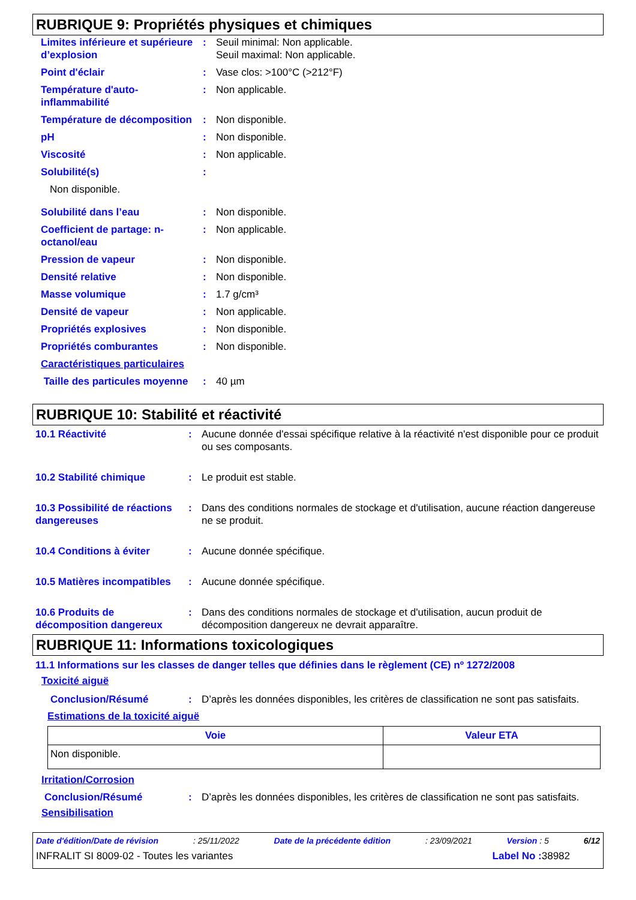RUBRIQUE 9: Propriétés physiques et chimiques
| Limites inférieure et supérieure d’explosion | : | Seuil minimal: Non applicable. Seuil maximal: Non applicable. |
| Point d'éclair | : | Vase clos: >100°C (>212°F) |
| Température d'auto-inflammabilité | : | Non applicable. |
| Température de décomposition | : | Non disponible. |
| pH | : | Non disponible. |
| Viscosité | : | Non applicable. |
| Solubilité(s) | : | |
| Non disponible. | | |
| Solubilité dans l’eau | : | Non disponible. |
| Coefficient de partage: n-octanol/eau | : | Non applicable. |
| Pression de vapeur | : | Non disponible. |
| Densité relative | : | Non disponible. |
| Masse volumique | : | 1.7 g/cm³ |
| Densité de vapeur | : | Non applicable. |
| Propriétés explosives | : | Non disponible. |
| Propriétés comburantes | : | Non disponible. |
| Caractéristiques particulaires | | |
| Taille des particules moyenne | : | 40 µm |
RUBRIQUE 10: Stabilité et réactivité
| 10.1 Réactivité | : | Aucune donnée d'essai spécifique relative à la réactivité n'est disponible pour ce produit ou ses composants. |
| 10.2 Stabilité chimique | : | Le produit est stable. |
| 10.3 Possibilité de réactions dangereuses | : | Dans des conditions normales de stockage et d'utilisation, aucune réaction dangereuse ne se produit. |
| 10.4 Conditions à éviter | : | Aucune donnée spécifique. |
| 10.5 Matières incompatibles | : | Aucune donnée spécifique. |
| 10.6 Produits de décomposition dangereux | : | Dans des conditions normales de stockage et d'utilisation, aucun produit de décomposition dangereux ne devrait apparaître. |
RUBRIQUE 11: Informations toxicologiques
11.1 Informations sur les classes de danger telles que définies dans le règlement (CE) nº 1272/2008
Toxicité aiguë
| Conclusion/Résumé | : | D’après les données disponibles, les critères de classification ne sont pas satisfaits. |
Estimations de la toxicité aiguë
| Voie | Valeur ETA |
| --- | --- |
| Non disponible. | |
Irritation/Corrosion
| Conclusion/Résumé | : | D’après les données disponibles, les critères de classification ne sont pas satisfaits. |
Sensibilisation
Date d'édition/Date de révision: 25/11/2022 Date de la précédente édition: 23/09/2021 Version : 5 6/12
INFRALIT SI 8009-02 - Toutes les variantes Label No : 38982